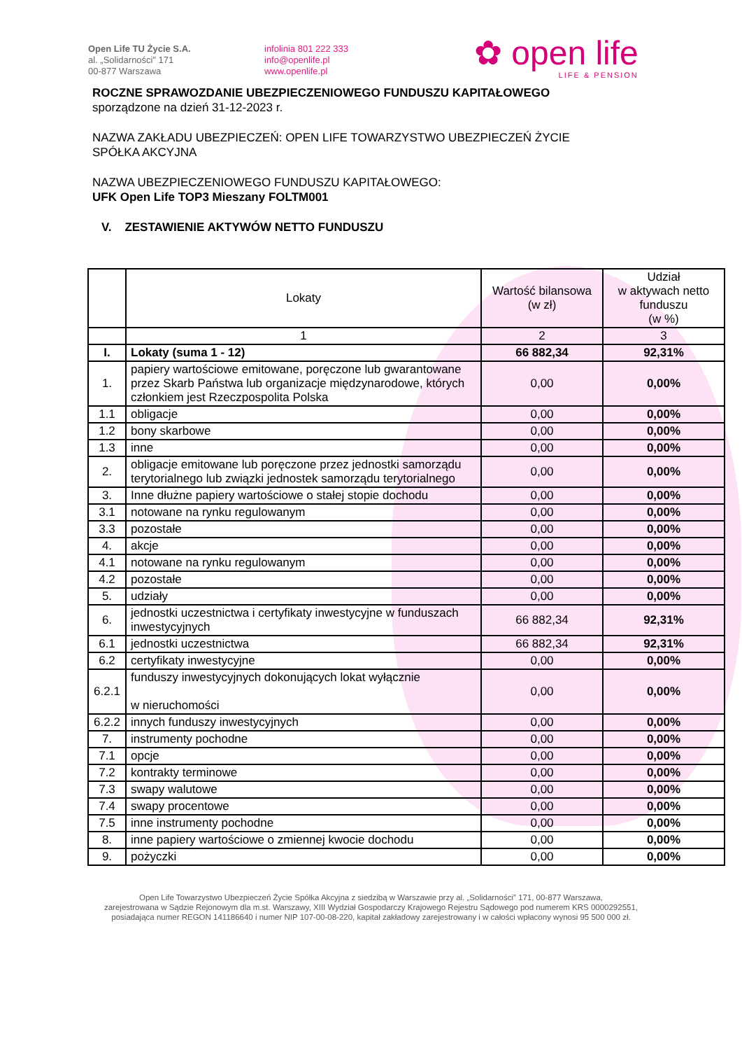Open Life TU Życie S.A.
al. „Solidarności” 171
00-877 Warszawa
infolinia 801 222 333
info@openlife.pl
www.openlife.pl
✿ open life
LIFE & PENSION
ROCZNE SPRAWOZDANIE UBEZPIECZENIOWEGO FUNDUSZU KAPITAŁOWEGO
sporządzone na dzień 31-12-2023 r.
NAZWA ZAKŁADU UBEZPIECZEŃ: OPEN LIFE TOWARZYSTWO UBEZPIECZEŃ ŻYCIE
SPÓŁKA AKCYJNA
NAZWA UBEZPIECZENIOWEGO FUNDUSZU KAPITAŁOWEGO:
UFK Open Life TOP3 Mieszany FOLTM001
V. ZESTAWIENIE AKTYWÓW NETTO FUNDUSZU
| | Lokaty | Wartość bilansowa (w zł) | Udział w aktywach netto funduszu (w %) |
| --- | --- | --- | --- |
| | 1 | 2 | 3 |
| I. | Lokaty (suma 1 - 12) | 66 882,34 | 92,31% |
| 1. | papiery wartościowe emitowane, poręczone lub gwarantowane przez Skarb Państwa lub organizacje międzynarodowe, których członkiem jest Rzeczpospolita Polska | 0,00 | 0,00% |
| 1.1 | obligacje | 0,00 | 0,00% |
| 1.2 | bony skarbowe | 0,00 | 0,00% |
| 1.3 | inne | 0,00 | 0,00% |
| 2. | obligacje emitowane lub poręczone przez jednostki samorządu terytorialnego lub związki jednostek samorządu terytorialnego | 0,00 | 0,00% |
| 3. | Inne dłużne papiery wartościowe o stałej stopie dochodu | 0,00 | 0,00% |
| 3.1 | notowane na rynku regulowanym | 0,00 | 0,00% |
| 3.3 | pozostałe | 0,00 | 0,00% |
| 4. | akcje | 0,00 | 0,00% |
| 4.1 | notowane na rynku regulowanym | 0,00 | 0,00% |
| 4.2 | pozostałe | 0,00 | 0,00% |
| 5. | udziały | 0,00 | 0,00% |
| 6. | jednostki uczestnictwa i certyfikaty inwestycyjne w funduszach inwestycyjnych | 66 882,34 | 92,31% |
| 6.1 | jednostki uczestnictwa | 66 882,34 | 92,31% |
| 6.2 | certyfikaty inwestycyjne | 0,00 | 0,00% |
| 6.2.1 | funduszy inwestycyjnych dokonujących lokat wyłącznie w nieruchomości | 0,00 | 0,00% |
| 6.2.2 | innych funduszy inwestycyjnych | 0,00 | 0,00% |
| 7. | instrumenty pochodne | 0,00 | 0,00% |
| 7.1 | opcje | 0,00 | 0,00% |
| 7.2 | kontrakty terminowe | 0,00 | 0,00% |
| 7.3 | swapy walutowe | 0,00 | 0,00% |
| 7.4 | swapy procentowe | 0,00 | 0,00% |
| 7.5 | inne instrumenty pochodne | 0,00 | 0,00% |
| 8. | inne papiery wartościowe o zmiennej kwocie dochodu | 0,00 | 0,00% |
| 9. | pożyczki | 0,00 | 0,00% |
Open Life Towarzystwo Ubezpieczeń Życie Spółka Akcyjna z siedzibą w Warszawie przy al. „Solidarności” 171, 00-877 Warszawa,
zarejestrowana w Sądzie Rejonowym dla m.st. Warszawy, XIII Wydział Gospodarczy Krajowego Rejestru Sądowego pod numerem KRS 0000292551,
posiadająca numer REGON 141186640 i numer NIP 107-00-08-220, kapitał zakładowy zarejestrowany i w całości wpłacony wynosi 95 500 000 zł.